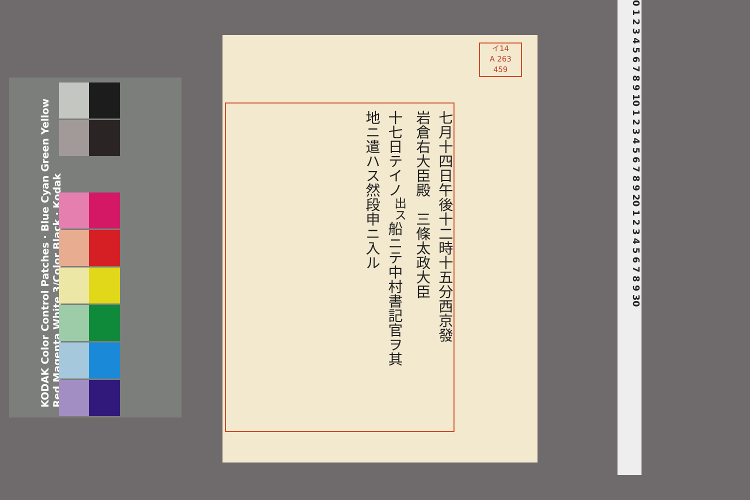KODAK Color Control Patches · Blue Cyan Green Yellow Red Magenta White 3/Color Black · Kodak
イ14
A 263
459
七月十四日午後十二時十五分西京發
岩倉右大臣殿　三條太政大臣
十七日テイノ<sup>出ス</sup>船ニテ中村書記官ヲ其
地ニ遣ハス然段申ニ入ル
0 1 2 3 4 5 6 7 8 9 10 1 2 3 4 5 6 7 8 9 20 1 2 3 4 5 6 7 8 9 30